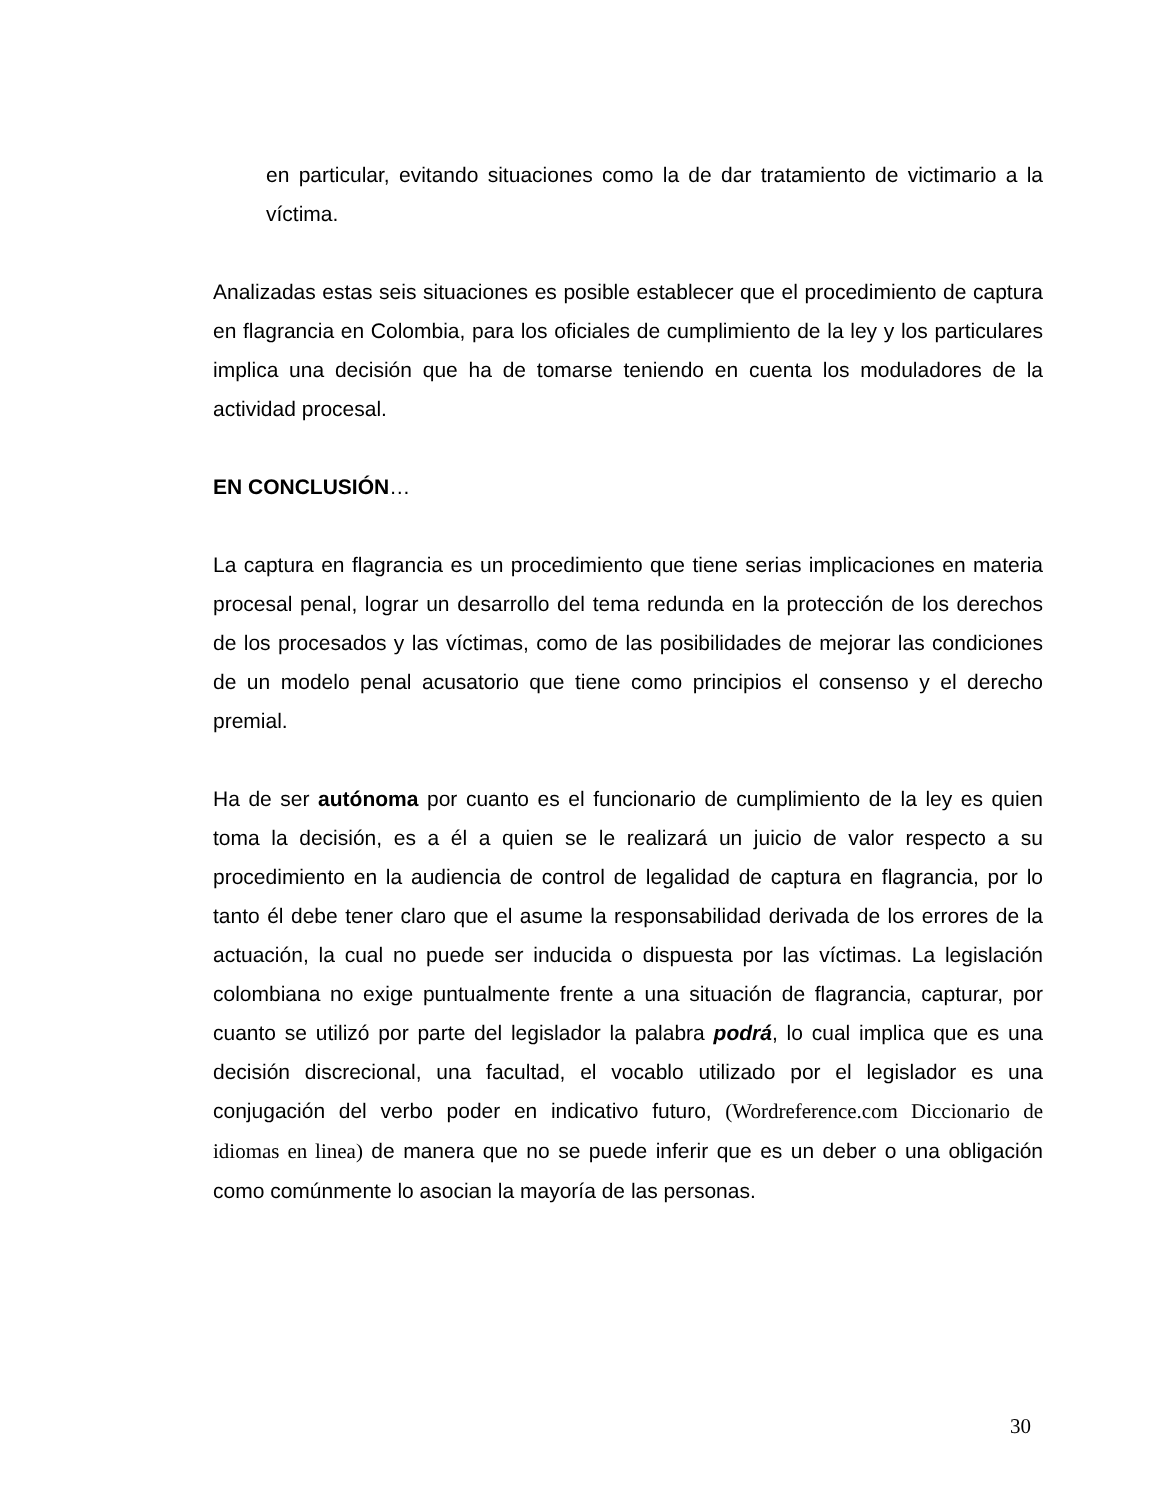en particular, evitando situaciones como la de dar tratamiento de victimario a la víctima.
Analizadas estas seis situaciones es posible establecer que el procedimiento de captura en flagrancia en Colombia, para los oficiales de cumplimiento de la ley y los particulares implica una decisión que ha de tomarse teniendo en cuenta los moduladores de la actividad procesal.
EN CONCLUSIÓN…
La captura en flagrancia es un procedimiento que tiene serias implicaciones en materia procesal penal, lograr un desarrollo del tema redunda en la protección de los derechos de los procesados y las víctimas, como de las posibilidades de mejorar las condiciones de un modelo penal acusatorio que tiene como principios el consenso y el derecho premial.
Ha de ser autónoma por cuanto es el funcionario de cumplimiento de la ley es quien toma la decisión, es a él a quien se le realizará un juicio de valor respecto a su procedimiento en la audiencia de control de legalidad de captura en flagrancia, por lo tanto él debe tener claro que el asume la responsabilidad derivada de los errores de la actuación, la cual no puede ser inducida o dispuesta por las víctimas. La legislación colombiana no exige puntualmente frente a una situación de flagrancia, capturar, por cuanto se utilizó por parte del legislador la palabra podrá, lo cual implica que es una decisión discrecional, una facultad, el vocablo utilizado por el legislador es una conjugación del verbo poder en indicativo futuro, (Wordreference.com Diccionario de idiomas en linea) de manera que no se puede inferir que es un deber o una obligación como comúnmente lo asocian la mayoría de las personas.
30